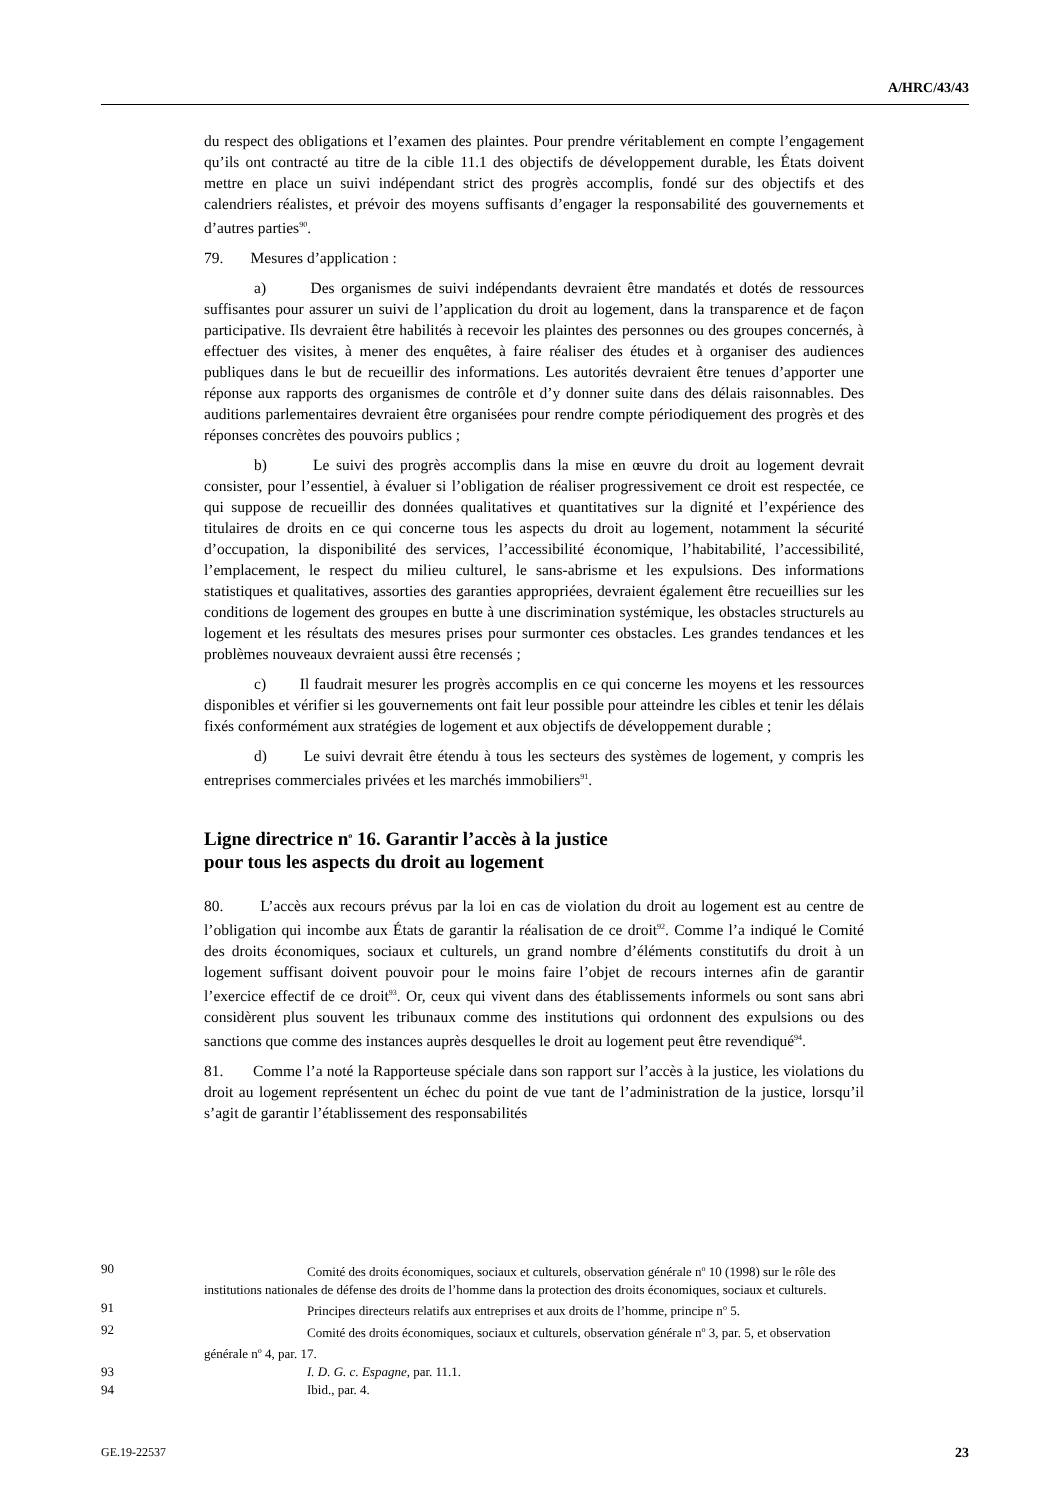A/HRC/43/43
du respect des obligations et l’examen des plaintes. Pour prendre véritablement en compte l’engagement qu’ils ont contracté au titre de la cible 11.1 des objectifs de développement durable, les États doivent mettre en place un suivi indépendant strict des progrès accomplis, fondé sur des objectifs et des calendriers réalistes, et prévoir des moyens suffisants d’engager la responsabilité des gouvernements et d’autres parties<sup>90</sup>.
79. Mesures d’application :
a) Des organismes de suivi indépendants devraient être mandatés et dotés de ressources suffisantes pour assurer un suivi de l’application du droit au logement, dans la transparence et de façon participative. Ils devraient être habilités à recevoir les plaintes des personnes ou des groupes concernés, à effectuer des visites, à mener des enquêtes, à faire réaliser des études et à organiser des audiences publiques dans le but de recueillir des informations. Les autorités devraient être tenues d’apporter une réponse aux rapports des organismes de contrôle et d’y donner suite dans des délais raisonnables. Des auditions parlementaires devraient être organisées pour rendre compte périodiquement des progrès et des réponses concrètes des pouvoirs publics ;
b) Le suivi des progrès accomplis dans la mise en œuvre du droit au logement devrait consister, pour l’essentiel, à évaluer si l’obligation de réaliser progressivement ce droit est respectée, ce qui suppose de recueillir des données qualitatives et quantitatives sur la dignité et l’expérience des titulaires de droits en ce qui concerne tous les aspects du droit au logement, notamment la sécurité d’occupation, la disponibilité des services, l’accessibilité économique, l’habitabilité, l’accessibilité, l’emplacement, le respect du milieu culturel, le sans-abrisme et les expulsions. Des informations statistiques et qualitatives, assorties des garanties appropriées, devraient également être recueillies sur les conditions de logement des groupes en butte à une discrimination systémique, les obstacles structurels au logement et les résultats des mesures prises pour surmonter ces obstacles. Les grandes tendances et les problèmes nouveaux devraient aussi être recensés ;
c) Il faudrait mesurer les progrès accomplis en ce qui concerne les moyens et les ressources disponibles et vérifier si les gouvernements ont fait leur possible pour atteindre les cibles et tenir les délais fixés conformément aux stratégies de logement et aux objectifs de développement durable ;
d) Le suivi devrait être étendu à tous les secteurs des systèmes de logement, y compris les entreprises commerciales privées et les marchés immobiliers<sup>91</sup>.
Ligne directrice n<sup>o</sup> 16. Garantir l’accès à la justice
pour tous les aspects du droit au logement
80. L’accès aux recours prévus par la loi en cas de violation du droit au logement est au centre de l’obligation qui incombe aux États de garantir la réalisation de ce droit<sup>92</sup>. Comme l’a indiqué le Comité des droits économiques, sociaux et culturels, un grand nombre d’éléments constitutifs du droit à un logement suffisant doivent pouvoir pour le moins faire l’objet de recours internes afin de garantir l’exercice effectif de ce droit<sup>93</sup>. Or, ceux qui vivent dans des établissements informels ou sont sans abri considèrent plus souvent les tribunaux comme des institutions qui ordonnent des expulsions ou des sanctions que comme des instances auprès desquelles le droit au logement peut être revendiqué<sup>94</sup>.
81. Comme l’a noté la Rapporteuse spéciale dans son rapport sur l’accès à la justice, les violations du droit au logement représentent un échec du point de vue tant de l’administration de la justice, lorsqu’il s’agit de garantir l’établissement des responsabilités
90 Comité des droits économiques, sociaux et culturels, observation générale n<sup>o</sup> 10 (1998) sur le rôle des institutions nationales de défense des droits de l’homme dans la protection des droits économiques, sociaux et culturels.
91 Principes directeurs relatifs aux entreprises et aux droits de l’homme, principe n<sup>o</sup> 5.
92 Comité des droits économiques, sociaux et culturels, observation générale n<sup>o</sup> 3, par. 5, et observation générale n<sup>o</sup> 4, par. 17.
93 I. D. G. c. Espagne, par. 11.1.
94 Ibid., par. 4.
GE.19-22537 23